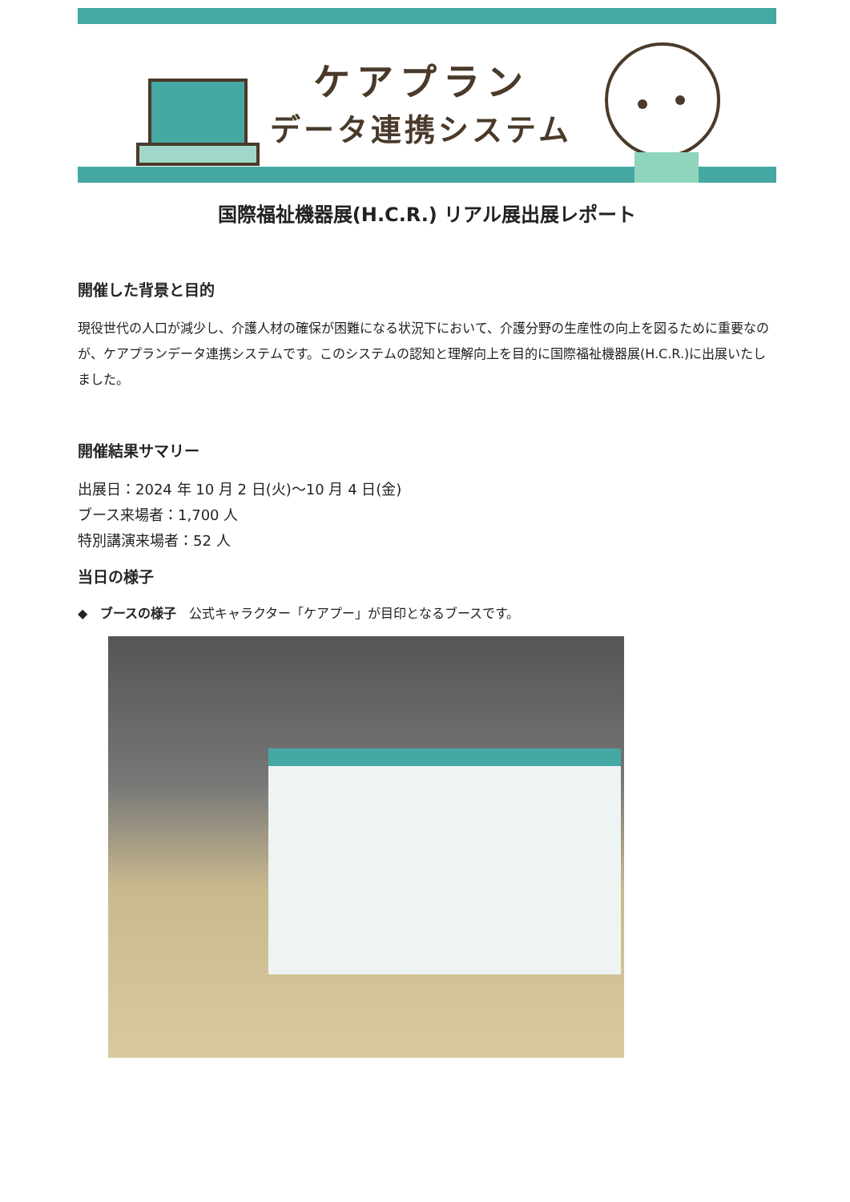ケアプラン
データ連携システム
国際福祉機器展(H.C.R.) リアル展出展レポート
開催した背景と目的
現役世代の人口が減少し、介護人材の確保が困難になる状況下において、介護分野の生産性の向上を図るために重要なのが、ケアプランデータ連携システムです。このシステムの認知と理解向上を目的に国際福祉機器展(H.C.R.)に出展いたしました。
開催結果サマリー
出展日：2024 年 10 月 2 日(火)～10 月 4 日(金)
ブース来場者：1,700 人
特別講演来場者：52 人
当日の様子
◆　ブースの様子　公式キャラクター「ケアプー」が目印となるブースです。